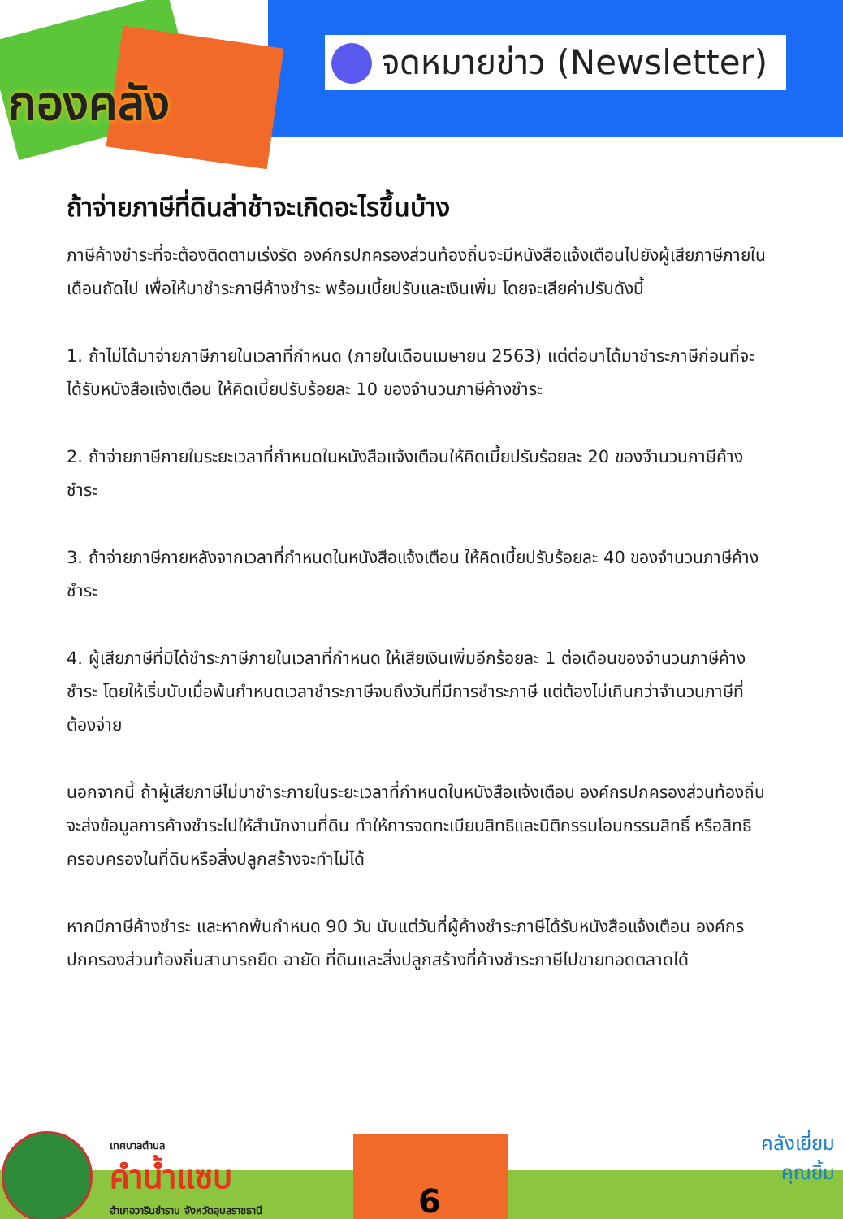กองคลัง
จดหมายข่าว (Newsletter)
ถ้าจ่ายภาษีที่ดินล่าช้าจะเกิดอะไรขึ้นบ้าง
ภาษีค้างชำระที่จะต้องติดตามเร่งรัด องค์กรปกครองส่วนท้องถิ่นจะมีหนังสือแจ้งเตือนไปยังผู้เสียภาษีภายในเดือนถัดไป เพื่อให้มาชำระภาษีค้างชำระ พร้อมเบี้ยปรับและเงินเพิ่ม โดยจะเสียค่าปรับดังนี้
1. ถ้าไม่ได้มาจ่ายภาษีภายในเวลาที่กำหนด (ภายในเดือนเมษายน 2563) แต่ต่อมาได้มาชำระภาษีก่อนที่จะได้รับหนังสือแจ้งเตือน ให้คิดเบี้ยปรับร้อยละ 10 ของจำนวนภาษีค้างชำระ
2. ถ้าจ่ายภาษีภายในระยะเวลาที่กำหนดในหนังสือแจ้งเตือนให้คิดเบี้ยปรับร้อยละ 20 ของจำนวนภาษีค้างชำระ
3. ถ้าจ่ายภาษีภายหลังจากเวลาที่กำหนดในหนังสือแจ้งเตือน ให้คิดเบี้ยปรับร้อยละ 40 ของจำนวนภาษีค้างชำระ
4. ผู้เสียภาษีที่มิได้ชำระภาษีภายในเวลาที่กำหนด ให้เสียเงินเพิ่มอีกร้อยละ 1 ต่อเดือนของจำนวนภาษีค้างชำระ โดยให้เริ่มนับเมื่อพ้นกำหนดเวลาชำระภาษีจนถึงวันที่มีการชำระภาษี แต่ต้องไม่เกินกว่าจำนวนภาษีที่ต้องจ่าย
นอกจากนี้ ถ้าผู้เสียภาษีไม่มาชำระภายในระยะเวลาที่กำหนดในหนังสือแจ้งเตือน องค์กรปกครองส่วนท้องถิ่นจะส่งข้อมูลการค้างชำระไปให้สำนักงานที่ดิน ทำให้การจดทะเบียนสิทธิและนิติกรรมโอนกรรมสิทธิ์ หรือสิทธิครอบครองในที่ดินหรือสิ่งปลูกสร้างจะทำไม่ได้
หากมีภาษีค้างชำระ และหากพ้นกำหนด 90 วัน นับแต่วันที่ผู้ค้างชำระภาษีได้รับหนังสือแจ้งเตือน องค์กรปกครองส่วนท้องถิ่นสามารถยึด อายัด ที่ดินและสิ่งปลูกสร้างที่ค้างชำระภาษีไปขายทอดตลาดได้
เทศบาลตำบล
คำน้ำแซบ
อำเภอวารินชำราบ จังหวัดอุบลราชธานี
6
คลังเยี่ยม
คุณยิ้ม